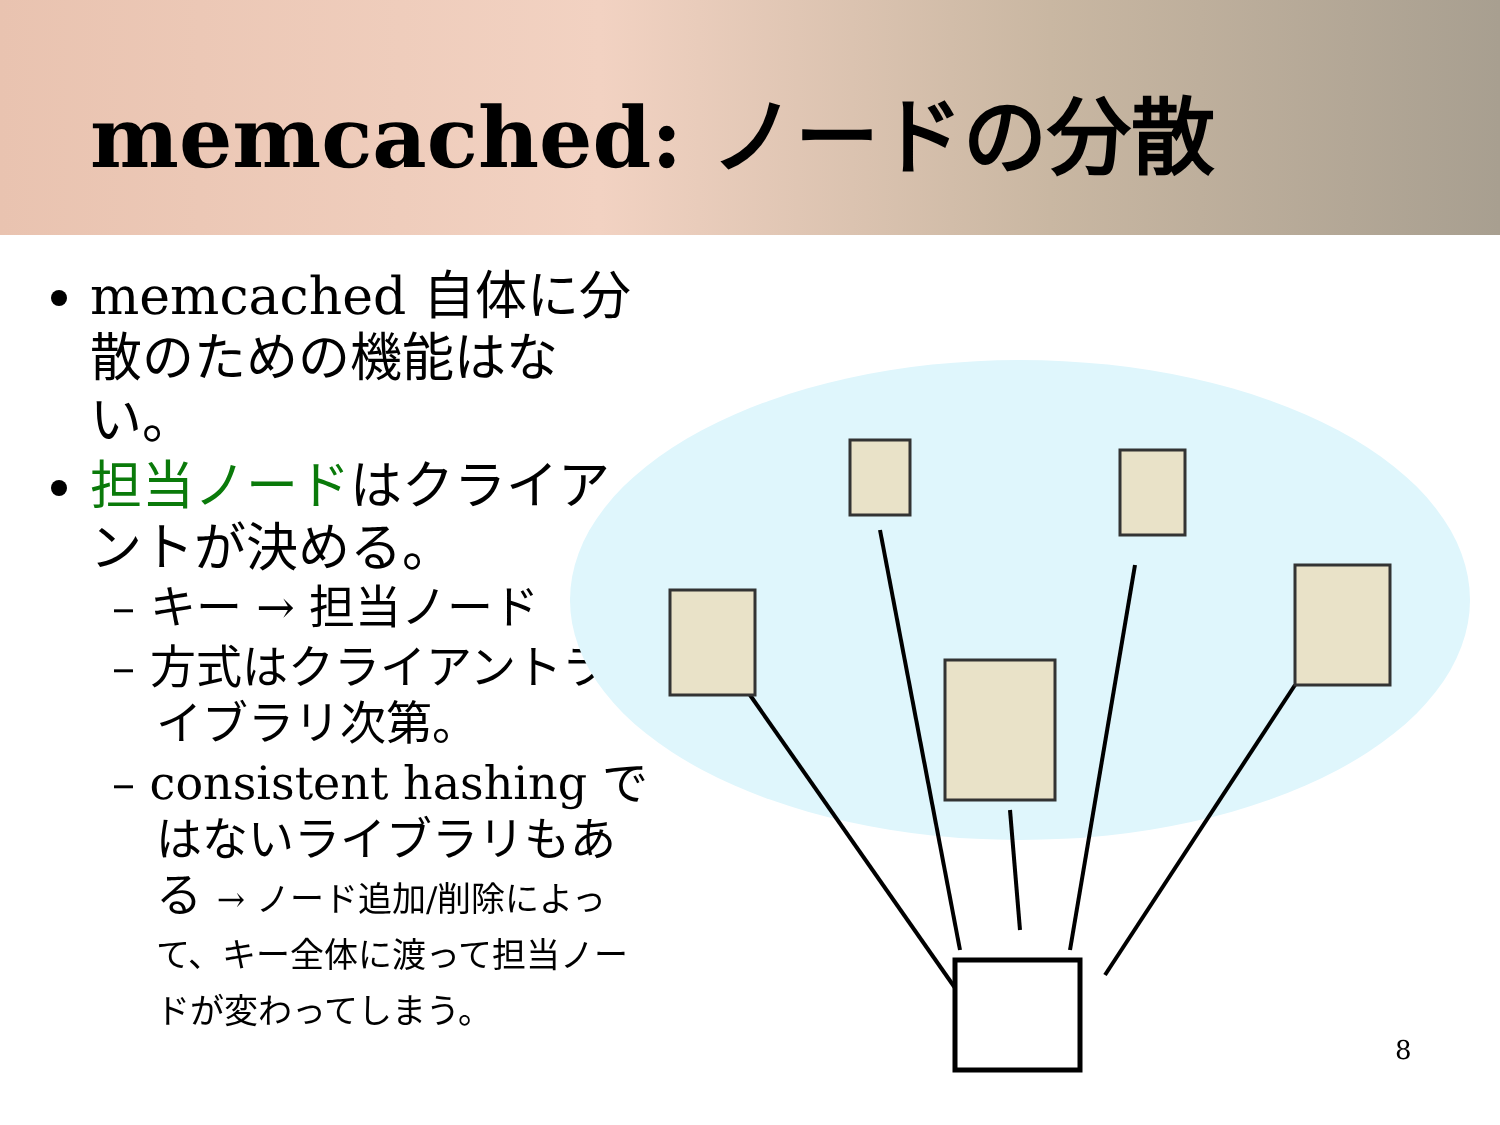memcached: ノードの分散
memcached 自体に分散のための機能はない。
担当ノードはクライアントが決める。
– キー → 担当ノード
– 方式はクライアントライブラリ次第。
– consistent hashing ではないライブラリもある → ノード追加/削除によって、キー全体に渡って担当ノードが変わってしまう。
8